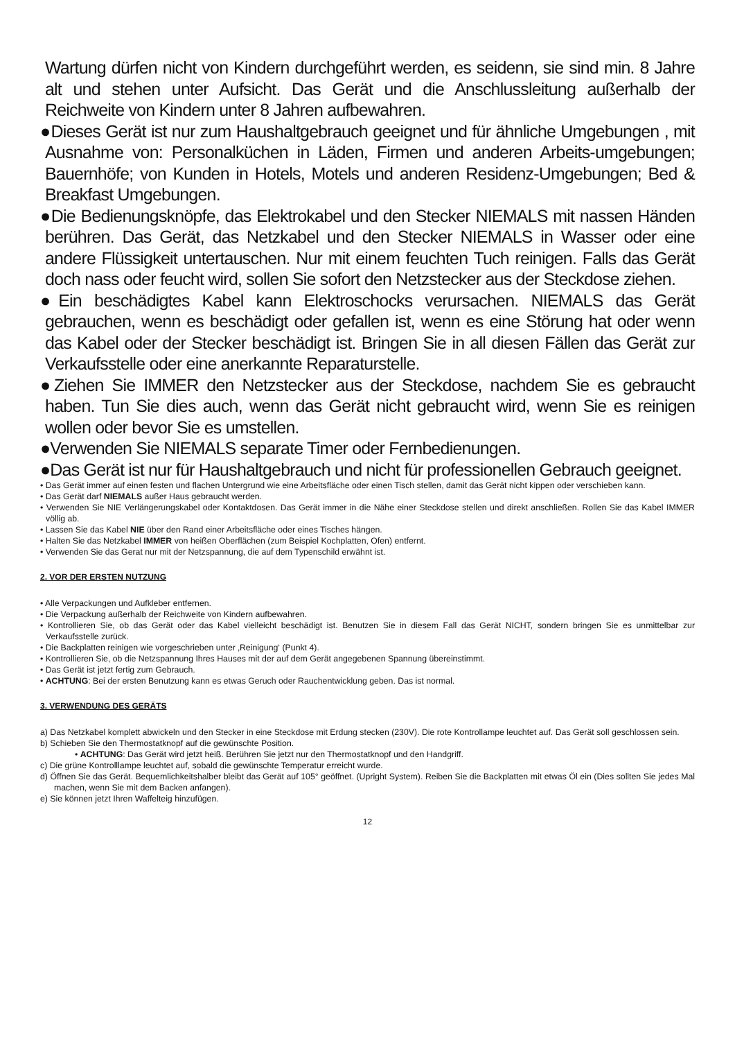Wartung dürfen nicht von Kindern durchgeführt werden, es seidenn, sie sind min. 8 Jahre alt und stehen unter Aufsicht. Das Gerät und die Anschlussleitung außerhalb der Reichweite von Kindern unter 8 Jahren aufbewahren.
●Dieses Gerät ist nur zum Haushaltgebrauch geeignet und für ähnliche Umgebungen , mit Ausnahme von: Personalküchen in Läden, Firmen und anderen Arbeits-umgebungen; Bauernhöfe; von Kunden in Hotels, Motels und anderen Residenz-Umgebungen; Bed & Breakfast Umgebungen.
●Die Bedienungsknöpfe, das Elektrokabel und den Stecker NIEMALS mit nassen Händen berühren. Das Gerät, das Netzkabel und den Stecker NIEMALS in Wasser oder eine andere Flüssigkeit untertauschen. Nur mit einem feuchten Tuch reinigen. Falls das Gerät doch nass oder feucht wird, sollen Sie sofort den Netzstecker aus der Steckdose ziehen.
●Ein beschädigtes Kabel kann Elektroschocks verursachen. NIEMALS das Gerät gebrauchen, wenn es beschädigt oder gefallen ist, wenn es eine Störung hat oder wenn das Kabel oder der Stecker beschädigt ist. Bringen Sie in all diesen Fällen das Gerät zur Verkaufsstelle oder eine anerkannte Reparaturstelle.
●Ziehen Sie IMMER den Netzstecker aus der Steckdose, nachdem Sie es gebraucht haben. Tun Sie dies auch, wenn das Gerät nicht gebraucht wird, wenn Sie es reinigen wollen oder bevor Sie es umstellen.
●Verwenden Sie NIEMALS separate Timer oder Fernbedienungen.
●Das Gerät ist nur für Haushaltgebrauch und nicht für professionellen Gebrauch geeignet.
• Das Gerät immer auf einen festen und flachen Untergrund wie eine Arbeitsfläche oder einen Tisch stellen, damit das Gerät nicht kippen oder verschieben kann.
• Das Gerät darf NIEMALS außer Haus gebraucht werden.
• Verwenden Sie NIE Verlängerungskabel oder Kontaktdosen. Das Gerät immer in die Nähe einer Steckdose stellen und direkt anschließen. Rollen Sie das Kabel IMMER völlig ab.
• Lassen Sie das Kabel NIE über den Rand einer Arbeitsfläche oder eines Tisches hängen.
• Halten Sie das Netzkabel IMMER von heißen Oberflächen (zum Beispiel Kochplatten, Ofen) entfernt.
• Verwenden Sie das Gerat nur mit der Netzspannung, die auf dem Typenschild erwähnt ist.
2. VOR DER ERSTEN NUTZUNG
• Alle Verpackungen und Aufkleber entfernen.
• Die Verpackung außerhalb der Reichweite von Kindern aufbewahren.
• Kontrollieren Sie, ob das Gerät oder das Kabel vielleicht beschädigt ist. Benutzen Sie in diesem Fall das Gerät NICHT, sondern bringen Sie es unmittelbar zur Verkaufsstelle zurück.
• Die Backplatten reinigen wie vorgeschrieben unter ‚Reinigung‘ (Punkt 4).
• Kontrollieren Sie, ob die Netzspannung Ihres Hauses mit der auf dem Gerät angegebenen Spannung übereinstimmt.
• Das Gerät ist jetzt fertig zum Gebrauch.
• ACHTUNG: Bei der ersten Benutzung kann es etwas Geruch oder Rauchentwicklung geben. Das ist normal.
3. VERWENDUNG DES GERÄTS
a) Das Netzkabel komplett abwickeln und den Stecker in eine Steckdose mit Erdung stecken (230V). Die rote Kontrollampe leuchtet auf. Das Gerät soll geschlossen sein.
b) Schieben Sie den Thermostatknopf auf die gewünschte Position.
• ACHTUNG: Das Gerät wird jetzt heiß. Berühren Sie jetzt nur den Thermostatknopf und den Handgriff.
c) Die grüne Kontrolllampe leuchtet auf, sobald die gewünschte Temperatur erreicht wurde.
d) Öffnen Sie das Gerät. Bequemlichkeitshalber bleibt das Gerät auf 105° geöffnet. (Upright System). Reiben Sie die Backplatten mit etwas Öl ein (Dies sollten Sie jedes Mal machen, wenn Sie mit dem Backen anfangen).
e) Sie können jetzt Ihren Waffelteig hinzufügen.
12